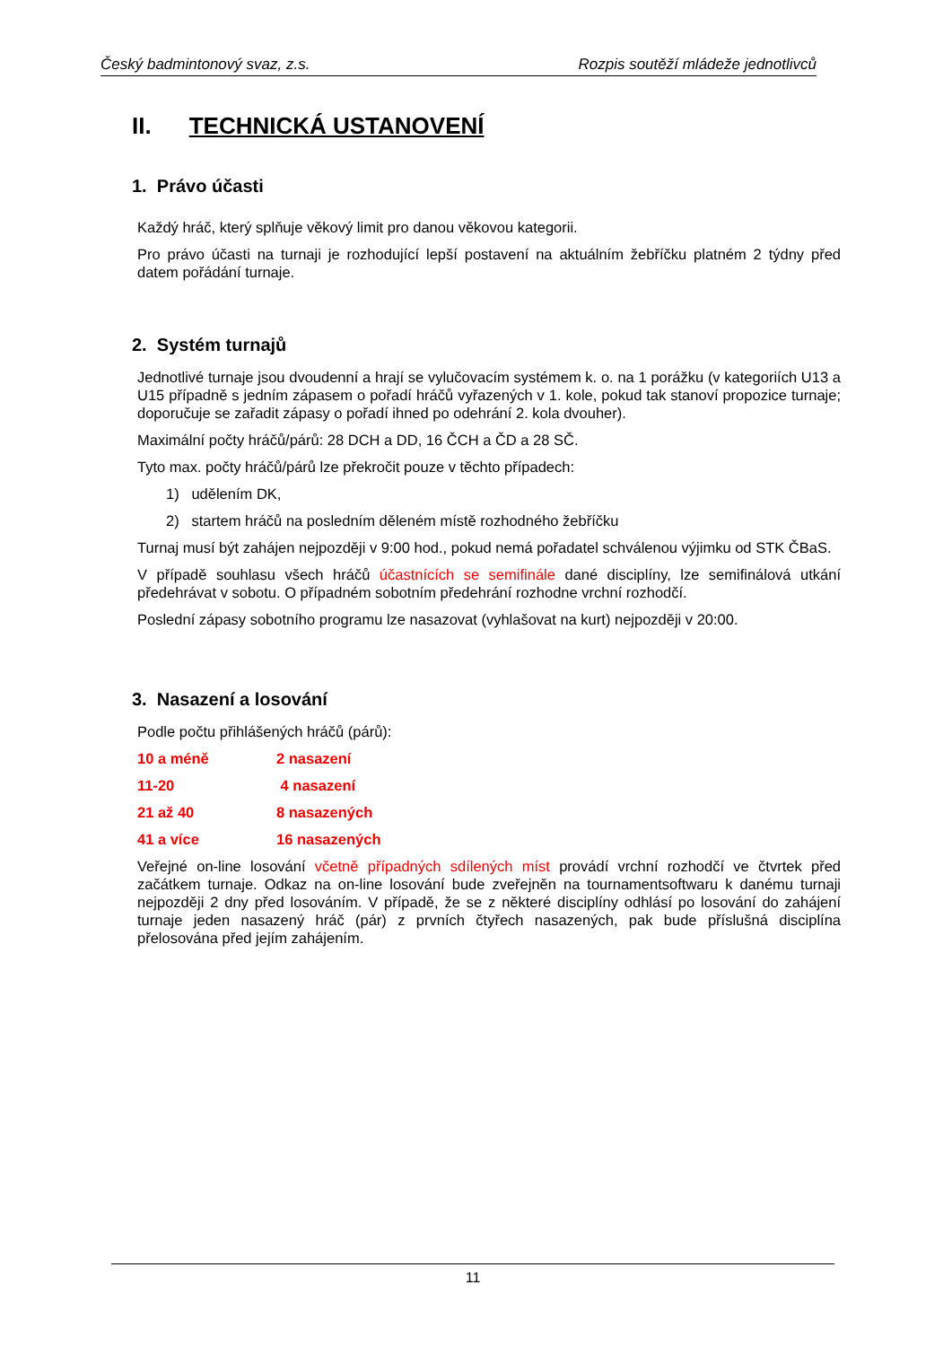Český badmintonový svaz, z.s. Rozpis soutěží mládeže jednotlivců
II. TECHNICKÁ USTANOVENÍ
1. Právo účasti
Každý hráč, který splňuje věkový limit pro danou věkovou kategorii.
Pro právo účasti na turnaji je rozhodující lepší postavení na aktuálním žebříčku platném 2 týdny před datem pořádání turnaje.
2. Systém turnajů
Jednotlivé turnaje jsou dvoudenní a hrají se vylučovacím systémem k. o. na 1 porážku (v kategoriích U13 a U15 případně s jedním zápasem o pořadí hráčů vyřazených v 1. kole, pokud tak stanoví propozice turnaje; doporučuje se zařadit zápasy o pořadí ihned po odehrání 2. kola dvouher).
Maximální počty hráčů/párů: 28 DCH a DD, 16 ČCH a ČD a 28 SČ.
Tyto max. počty hráčů/párů lze překročit pouze v těchto případech:
1) udělením DK,
2) startem hráčů na posledním děleném místě rozhodného žebříčku
Turnaj musí být zahájen nejpozději v 9:00 hod., pokud nemá pořadatel schválenou výjimku od STK ČBaS.
V případě souhlasu všech hráčů účastnících se semifinále dané disciplíny, lze semifinálová utkání předehrávat v sobotu. O případném sobotním předehrání rozhodne vrchní rozhodčí.
Poslední zápasy sobotního programu lze nasazovat (vyhlašovat na kurt) nejpozději v 20:00.
3. Nasazení a losování
Podle počtu přihlášených hráčů (párů):
10 a méně 2 nasazení
11-20 4 nasazení
21 až 40 8 nasazených
41 a více 16 nasazených
Veřejné on-line losování včetně případných sdílených míst provádí vrchní rozhodčí ve čtvrtek před začátkem turnaje. Odkaz na on-line losování bude zveřejněn na tournamentsoftwaru k danému turnaji nejpozději 2 dny před losováním. V případě, že se z některé disciplíny odhlásí po losování do zahájení turnaje jeden nasazený hráč (pár) z prvních čtyřech nasazených, pak bude příslušná disciplína přelosována před jejím zahájením.
11